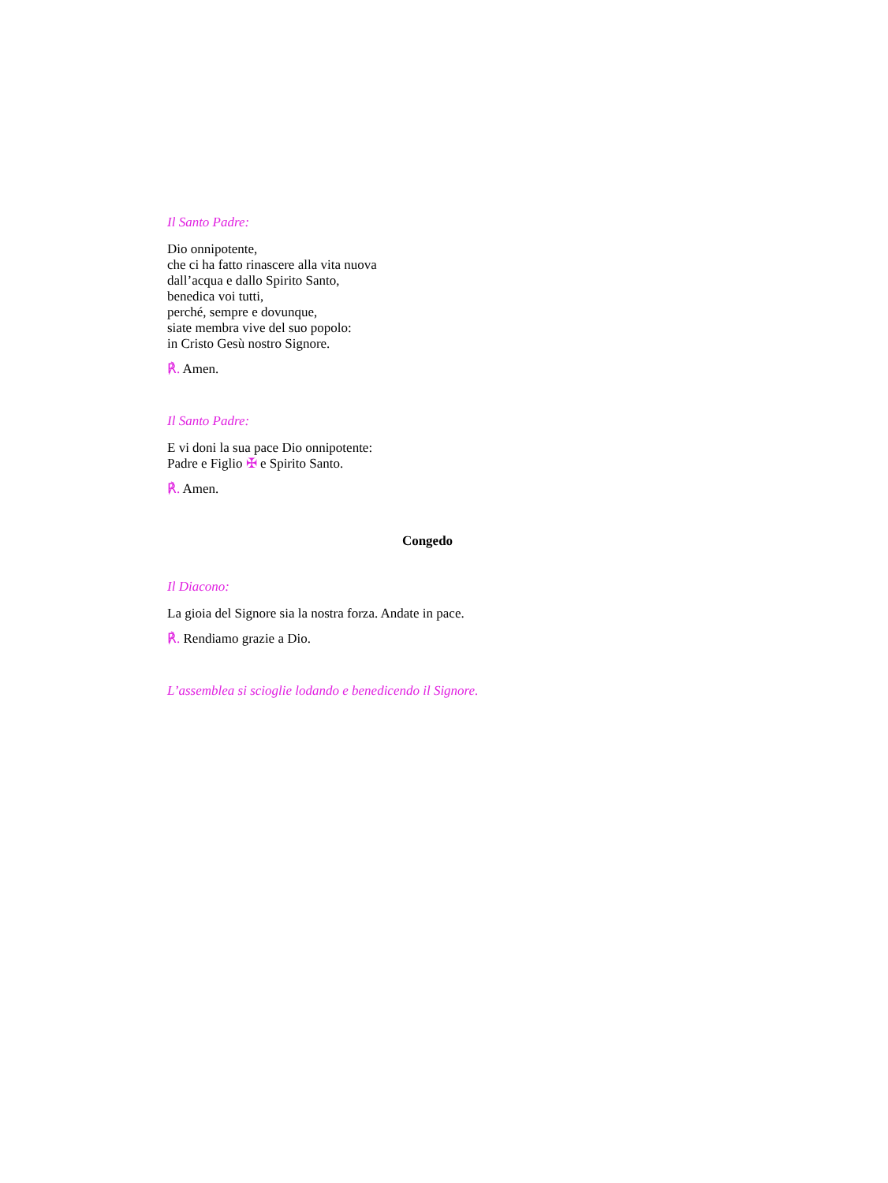Il Santo Padre:
Dio onnipotente,
che ci ha fatto rinascere alla vita nuova
dall’acqua e dallo Spirito Santo,
benedica voi tutti,
perché, sempre e dovunque,
siate membra vive del suo popolo:
in Cristo Gesù nostro Signore.
℟. Amen.
Il Santo Padre:
E vi doni la sua pace Dio onnipotente:
Padre e Figlio ✠ e Spirito Santo.
℟. Amen.
Congedo
Il Diacono:
La gioia del Signore sia la nostra forza. Andate in pace.
℟. Rendiamo grazie a Dio.
L’assemblea si scioglie lodando e benedicendo il Signore.